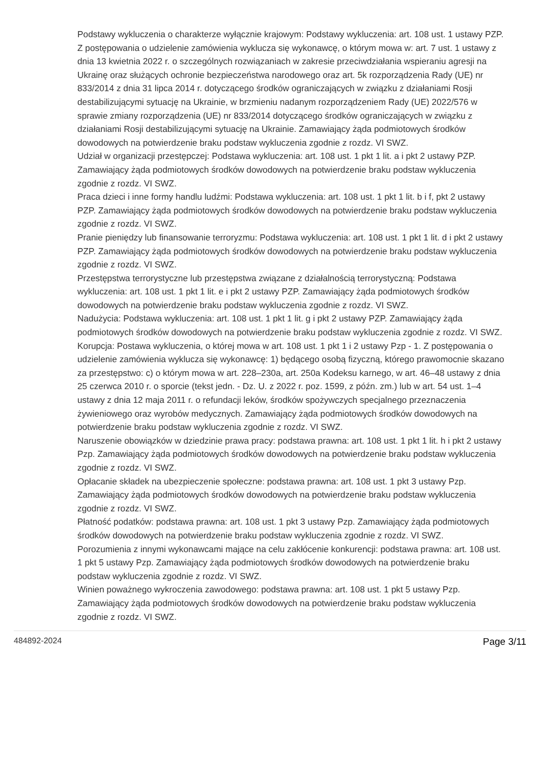Podstawy wykluczenia o charakterze wyłącznie krajowym: Podstawy wykluczenia: art. 108 ust. 1 ustawy PZP. Z postępowania o udzielenie zamówienia wyklucza się wykonawcę, o którym mowa w: art. 7 ust. 1 ustawy z dnia 13 kwietnia 2022 r. o szczególnych rozwiązaniach w zakresie przeciwdziałania wspieraniu agresji na Ukrainę oraz służących ochronie bezpieczeństwa narodowego oraz art. 5k rozporządzenia Rady (UE) nr 833/2014 z dnia 31 lipca 2014 r. dotyczącego środków ograniczających w związku z działaniami Rosji destabilizującymi sytuację na Ukrainie, w brzmieniu nadanym rozporządzeniem Rady (UE) 2022/576 w sprawie zmiany rozporządzenia (UE) nr 833/2014 dotyczącego środków ograniczających w związku z działaniami Rosji destabilizującymi sytuację na Ukrainie. Zamawiający żąda podmiotowych środków dowodowych na potwierdzenie braku podstaw wykluczenia zgodnie z rozdz. VI SWZ.
Udział w organizacji przestępczej: Podstawa wykluczenia: art. 108 ust. 1 pkt 1 lit. a i pkt 2 ustawy PZP. Zamawiający żąda podmiotowych środków dowodowych na potwierdzenie braku podstaw wykluczenia zgodnie z rozdz. VI SWZ.
Praca dzieci i inne formy handlu ludźmi: Podstawa wykluczenia: art. 108 ust. 1 pkt 1 lit. b i f, pkt 2 ustawy PZP. Zamawiający żąda podmiotowych środków dowodowych na potwierdzenie braku podstaw wykluczenia zgodnie z rozdz. VI SWZ.
Pranie pieniędzy lub finansowanie terroryzmu: Podstawa wykluczenia: art. 108 ust. 1 pkt 1 lit. d i pkt 2 ustawy PZP. Zamawiający żąda podmiotowych środków dowodowych na potwierdzenie braku podstaw wykluczenia zgodnie z rozdz. VI SWZ.
Przestępstwa terrorystyczne lub przestępstwa związane z działalnością terrorystyczną: Podstawa wykluczenia: art. 108 ust. 1 pkt 1 lit. e i pkt 2 ustawy PZP. Zamawiający żąda podmiotowych środków dowodowych na potwierdzenie braku podstaw wykluczenia zgodnie z rozdz. VI SWZ.
Nadużycia: Podstawa wykluczenia: art. 108 ust. 1 pkt 1 lit. g i pkt 2 ustawy PZP. Zamawiający żąda podmiotowych środków dowodowych na potwierdzenie braku podstaw wykluczenia zgodnie z rozdz. VI SWZ.
Korupcja: Postawa wykluczenia, o której mowa w art. 108 ust. 1 pkt 1 i 2 ustawy Pzp - 1. Z postępowania o udzielenie zamówienia wyklucza się wykonawcę: 1) będącego osobą fizyczną, którego prawomocnie skazano za przestępstwo: c) o którym mowa w art. 228–230a, art. 250a Kodeksu karnego, w art. 46–48 ustawy z dnia 25 czerwca 2010 r. o sporcie (tekst jedn. - Dz. U. z 2022 r. poz. 1599, z późn. zm.) lub w art. 54 ust. 1–4 ustawy z dnia 12 maja 2011 r. o refundacji leków, środków spożywczych specjalnego przeznaczenia żywieniowego oraz wyrobów medycznych. Zamawiający żąda podmiotowych środków dowodowych na potwierdzenie braku podstaw wykluczenia zgodnie z rozdz. VI SWZ.
Naruszenie obowiązków w dziedzinie prawa pracy: podstawa prawna: art. 108 ust. 1 pkt 1 lit. h i pkt 2 ustawy Pzp. Zamawiający żąda podmiotowych środków dowodowych na potwierdzenie braku podstaw wykluczenia zgodnie z rozdz. VI SWZ.
Opłacanie składek na ubezpieczenie społeczne: podstawa prawna: art. 108 ust. 1 pkt 3 ustawy Pzp. Zamawiający żąda podmiotowych środków dowodowych na potwierdzenie braku podstaw wykluczenia zgodnie z rozdz. VI SWZ.
Płatność podatków: podstawa prawna: art. 108 ust. 1 pkt 3 ustawy Pzp. Zamawiający żąda podmiotowych środków dowodowych na potwierdzenie braku podstaw wykluczenia zgodnie z rozdz. VI SWZ.
Porozumienia z innymi wykonawcami mające na celu zakłócenie konkurencji: podstawa prawna: art. 108 ust. 1 pkt 5 ustawy Pzp. Zamawiający żąda podmiotowych środków dowodowych na potwierdzenie braku podstaw wykluczenia zgodnie z rozdz. VI SWZ.
Winien poważnego wykroczenia zawodowego: podstawa prawna: art. 108 ust. 1 pkt 5 ustawy Pzp. Zamawiający żąda podmiotowych środków dowodowych na potwierdzenie braku podstaw wykluczenia zgodnie z rozdz. VI SWZ.
484892-2024 Page 3/11